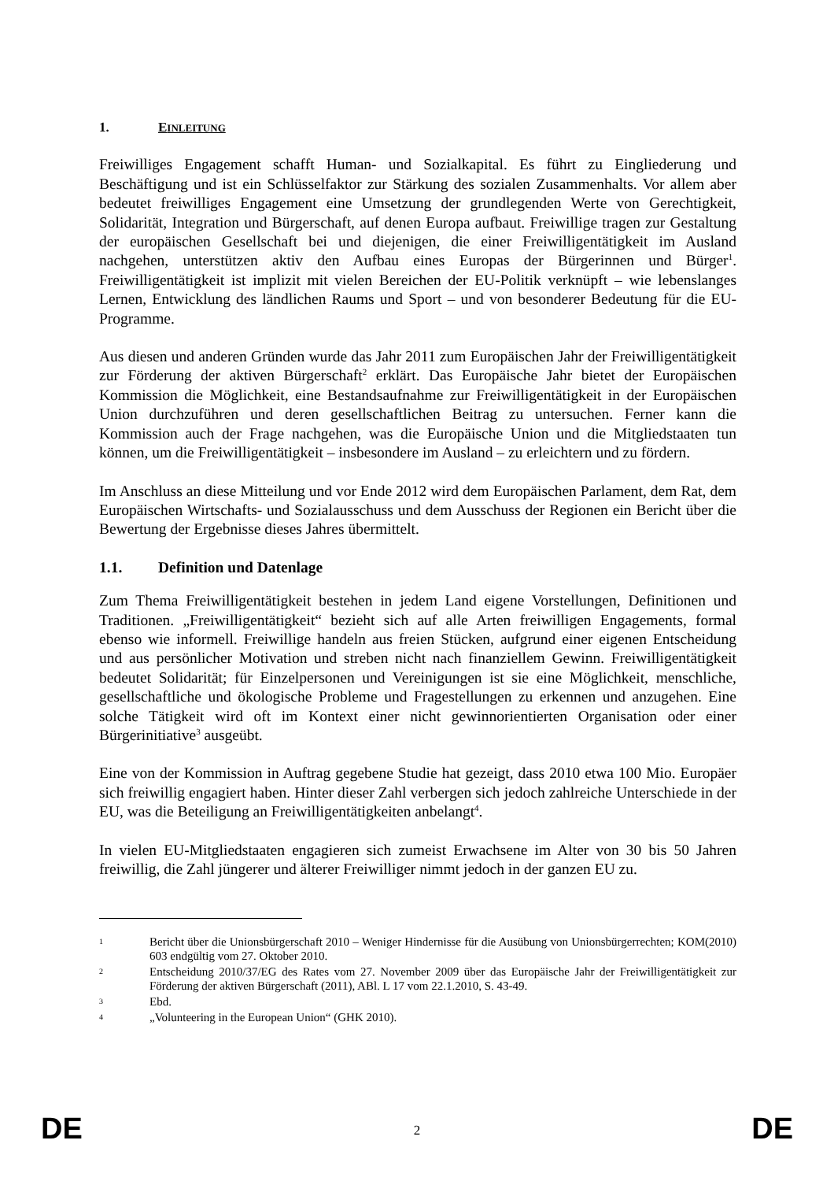1. EINLEITUNG
Freiwilliges Engagement schafft Human- und Sozialkapital. Es führt zu Eingliederung und Beschäftigung und ist ein Schlüsselfaktor zur Stärkung des sozialen Zusammenhalts. Vor allem aber bedeutet freiwilliges Engagement eine Umsetzung der grundlegenden Werte von Gerechtigkeit, Solidarität, Integration und Bürgerschaft, auf denen Europa aufbaut. Freiwillige tragen zur Gestaltung der europäischen Gesellschaft bei und diejenigen, die einer Freiwilligentätigkeit im Ausland nachgehen, unterstützen aktiv den Aufbau eines Europas der Bürgerinnen und Bürger<sup>1</sup>. Freiwilligentätigkeit ist implizit mit vielen Bereichen der EU-Politik verknüpft – wie lebenslanges Lernen, Entwicklung des ländlichen Raums und Sport – und von besonderer Bedeutung für die EU-Programme.
Aus diesen und anderen Gründen wurde das Jahr 2011 zum Europäischen Jahr der Freiwilligentätigkeit zur Förderung der aktiven Bürgerschaft<sup>2</sup> erklärt. Das Europäische Jahr bietet der Europäischen Kommission die Möglichkeit, eine Bestandsaufnahme zur Freiwilligentätigkeit in der Europäischen Union durchzuführen und deren gesellschaftlichen Beitrag zu untersuchen. Ferner kann die Kommission auch der Frage nachgehen, was die Europäische Union und die Mitgliedstaaten tun können, um die Freiwilligentätigkeit – insbesondere im Ausland – zu erleichtern und zu fördern.
Im Anschluss an diese Mitteilung und vor Ende 2012 wird dem Europäischen Parlament, dem Rat, dem Europäischen Wirtschafts- und Sozialausschuss und dem Ausschuss der Regionen ein Bericht über die Bewertung der Ergebnisse dieses Jahres übermittelt.
1.1. Definition und Datenlage
Zum Thema Freiwilligentätigkeit bestehen in jedem Land eigene Vorstellungen, Definitionen und Traditionen. „Freiwilligentätigkeit“ bezieht sich auf alle Arten freiwilligen Engagements, formal ebenso wie informell. Freiwillige handeln aus freien Stücken, aufgrund einer eigenen Entscheidung und aus persönlicher Motivation und streben nicht nach finanziellem Gewinn. Freiwilligentätigkeit bedeutet Solidarität; für Einzelpersonen und Vereinigungen ist sie eine Möglichkeit, menschliche, gesellschaftliche und ökologische Probleme und Fragestellungen zu erkennen und anzugehen. Eine solche Tätigkeit wird oft im Kontext einer nicht gewinnorientierten Organisation oder einer Bürgerinitiative<sup>3</sup> ausgeübt.
Eine von der Kommission in Auftrag gegebene Studie hat gezeigt, dass 2010 etwa 100 Mio. Europäer sich freiwillig engagiert haben. Hinter dieser Zahl verbergen sich jedoch zahlreiche Unterschiede in der EU, was die Beteiligung an Freiwilligentätigkeiten anbelangt<sup>4</sup>.
In vielen EU-Mitgliedstaaten engagieren sich zumeist Erwachsene im Alter von 30 bis 50 Jahren freiwillig, die Zahl jüngerer und älterer Freiwilliger nimmt jedoch in der ganzen EU zu.
1 Bericht über die Unionsbürgerschaft 2010 – Weniger Hindernisse für die Ausübung von Unionsbürgerrechten; KOM(2010) 603 endgültig vom 27. Oktober 2010.
2 Entscheidung 2010/37/EG des Rates vom 27. November 2009 über das Europäische Jahr der Freiwilligentätigkeit zur Förderung der aktiven Bürgerschaft (2011), ABl. L 17 vom 22.1.2010, S. 43-49.
3 Ebd.
4 „Volunteering in the European Union“ (GHK 2010).
DE 2 DE